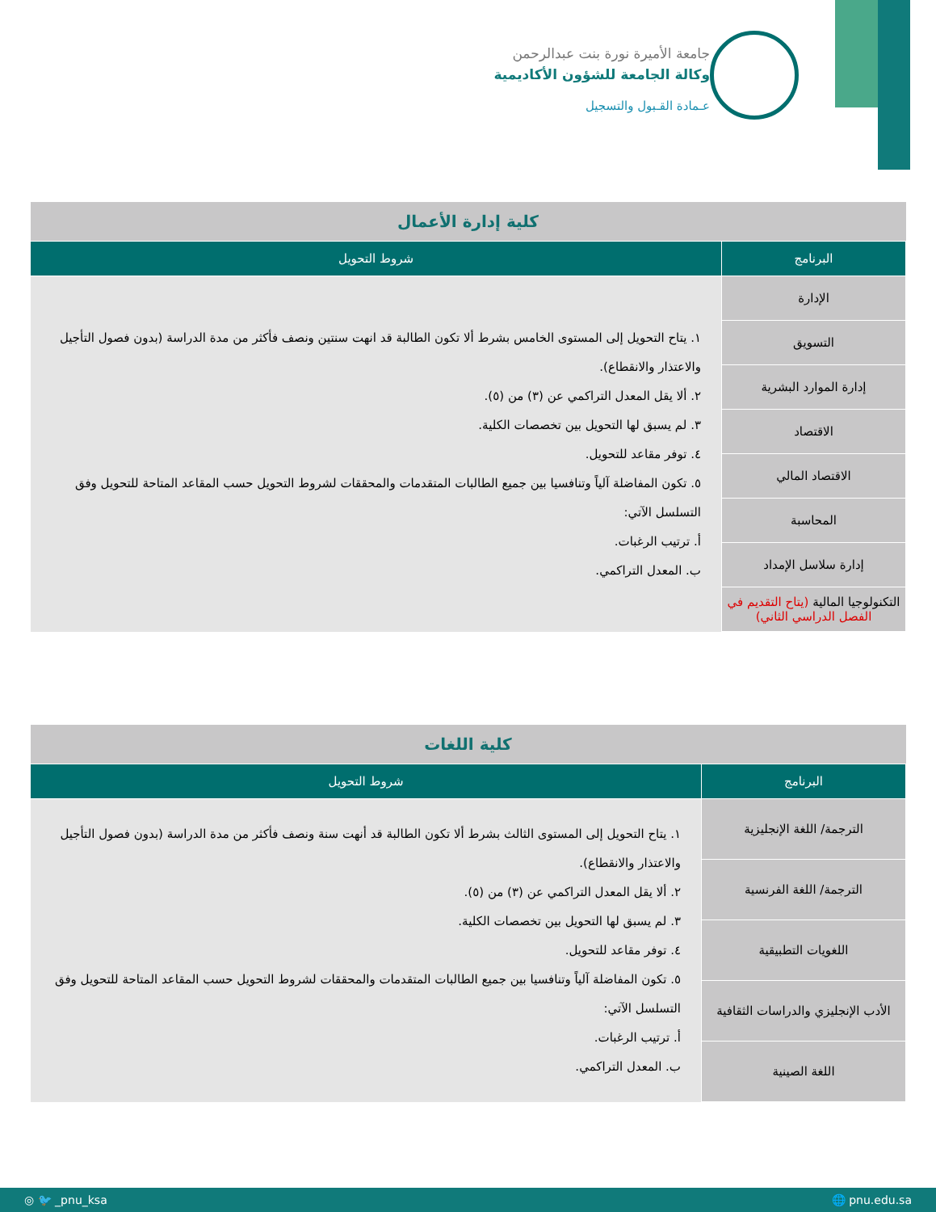جامعة الأميرة نورة بنت عبدالرحمن
وكالة الجامعة للشؤون الأكاديمية
عـمادة القـبول والتسجيل
| كلية إدارة الأعمال | |
| البرنامج | شروط التحويل |
| الإدارة | ١. يتاح التحويل إلى المستوى الخامس بشرط ألا تكون الطالبة قد انهت سنتين ونصف فأكثر من مدة الدراسة (بدون فصول التأجيل والاعتذار والانقطاع). ٢. ألا يقل المعدل التراكمي عن (٣) من (٥). ٣. لم يسبق لها التحويل بين تخصصات الكلية. ٤. توفر مقاعد للتحويل. ٥. تكون المفاضلة آلياً وتنافسيا بين جميع الطالبات المتقدمات والمحققات لشروط التحويل حسب المقاعد المتاحة للتحويل وفق التسلسل الآتي: أ. ترتيب الرغبات. ب. المعدل التراكمي. |
| التسويق | |
| إدارة الموارد البشرية | |
| الاقتصاد | |
| الاقتصاد المالي | |
| المحاسبة | |
| إدارة سلاسل الإمداد | |
| التكنولوجيا المالية (يتاح التقديم في الفصل الدراسي الثاني) | |
| كلية اللغات | |
| البرنامج | شروط التحويل |
| الترجمة/ اللغة الإنجليزية | ١. يتاح التحويل إلى المستوى الثالث بشرط ألا تكون الطالبة قد أنهت سنة ونصف فأكثر من مدة الدراسة (بدون فصول التأجيل والاعتذار والانقطاع). ٢. ألا يقل المعدل التراكمي عن (٣) من (٥). ٣. لم يسبق لها التحويل بين تخصصات الكلية. ٤. توفر مقاعد للتحويل. ٥. تكون المفاضلة آلياً وتنافسيا بين جميع الطالبات المتقدمات والمحققات لشروط التحويل حسب المقاعد المتاحة للتحويل وفق التسلسل الآتي: أ. ترتيب الرغبات. ب. المعدل التراكمي. |
| الترجمة/ اللغة الفرنسية | |
| اللغويات التطبيقية | |
| الأدب الإنجليزي والدراسات الثقافية | |
| اللغة الصينية | |
◎ 🐦 _pnu_ksa 🌐 pnu.edu.sa